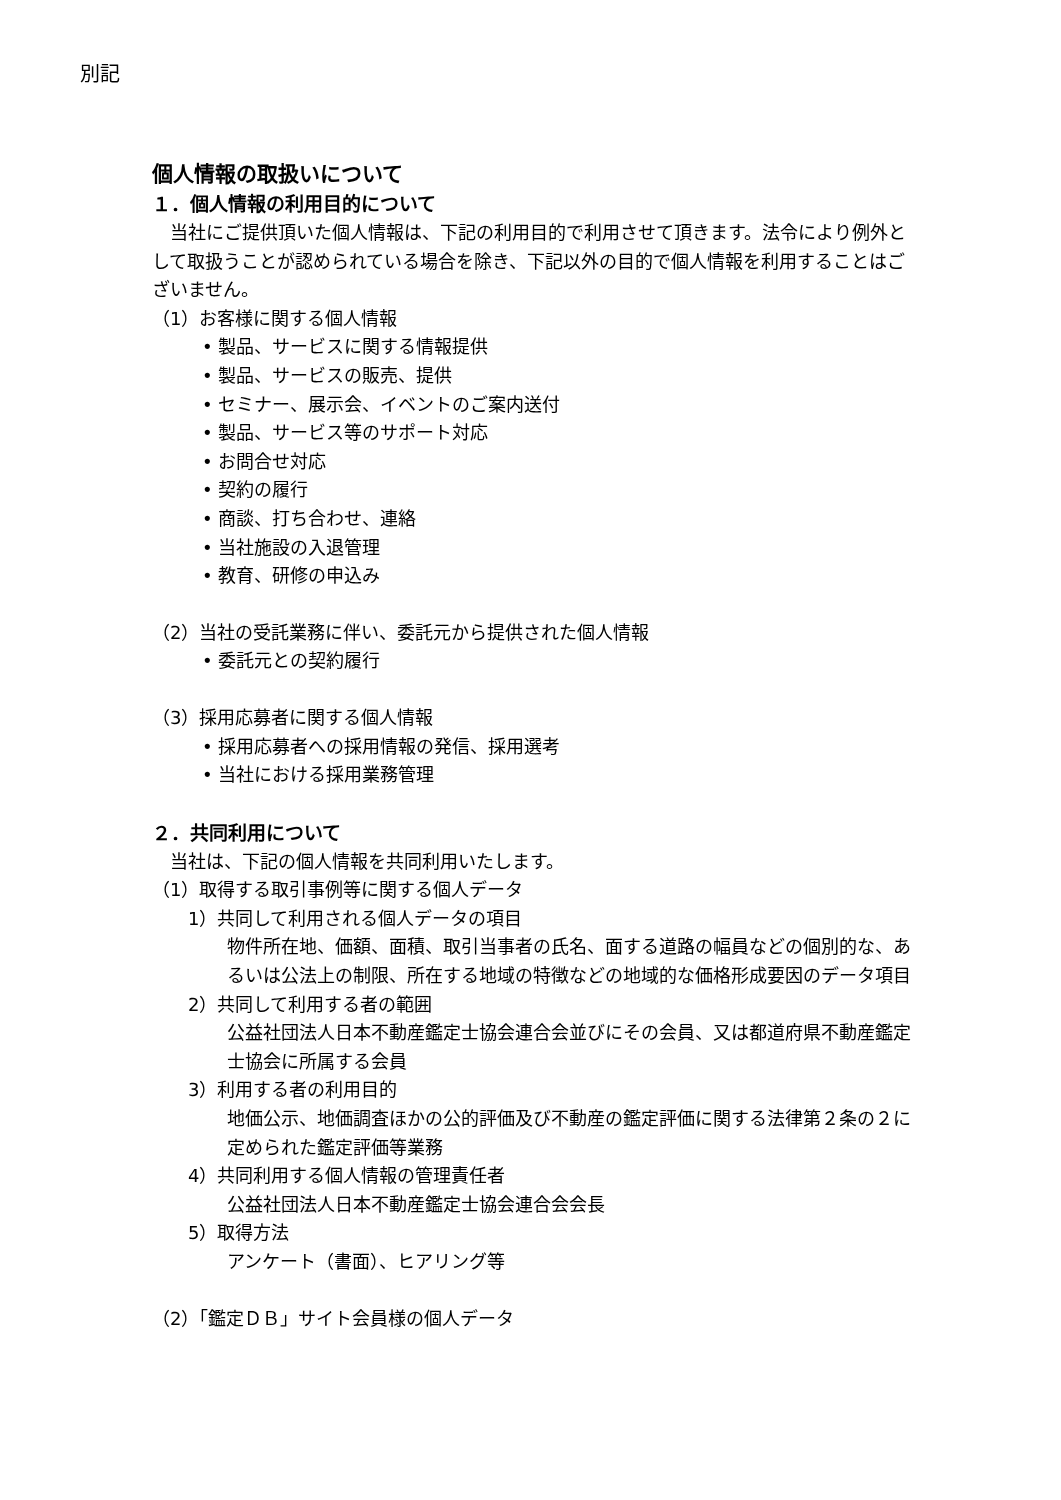別記
個人情報の取扱いについて
１．個人情報の利用目的について
　当社にご提供頂いた個人情報は、下記の利用目的で利用させて頂きます。法令により例外として取扱うことが認められている場合を除き、下記以外の目的で個人情報を利用することはございません。
（1）お客様に関する個人情報
• 製品、サービスに関する情報提供
• 製品、サービスの販売、提供
• セミナー、展示会、イベントのご案内送付
• 製品、サービス等のサポート対応
• お問合せ対応
• 契約の履行
• 商談、打ち合わせ、連絡
• 当社施設の入退管理
• 教育、研修の申込み
（2）当社の受託業務に伴い、委託元から提供された個人情報
• 委託元との契約履行
（3）採用応募者に関する個人情報
• 採用応募者への採用情報の発信、採用選考
• 当社における採用業務管理
２．共同利用について
　当社は、下記の個人情報を共同利用いたします。
（1）取得する取引事例等に関する個人データ
1）共同して利用される個人データの項目
物件所在地、価額、面積、取引当事者の氏名、面する道路の幅員などの個別的な、あるいは公法上の制限、所在する地域の特徴などの地域的な価格形成要因のデータ項目
2）共同して利用する者の範囲
公益社団法人日本不動産鑑定士協会連合会並びにその会員、又は都道府県不動産鑑定士協会に所属する会員
3）利用する者の利用目的
地価公示、地価調査ほかの公的評価及び不動産の鑑定評価に関する法律第２条の２に定められた鑑定評価等業務
4）共同利用する個人情報の管理責任者
公益社団法人日本不動産鑑定士協会連合会会長
5）取得方法
アンケート（書面）、ヒアリング等
（2）「鑑定ＤＢ」サイト会員様の個人データ